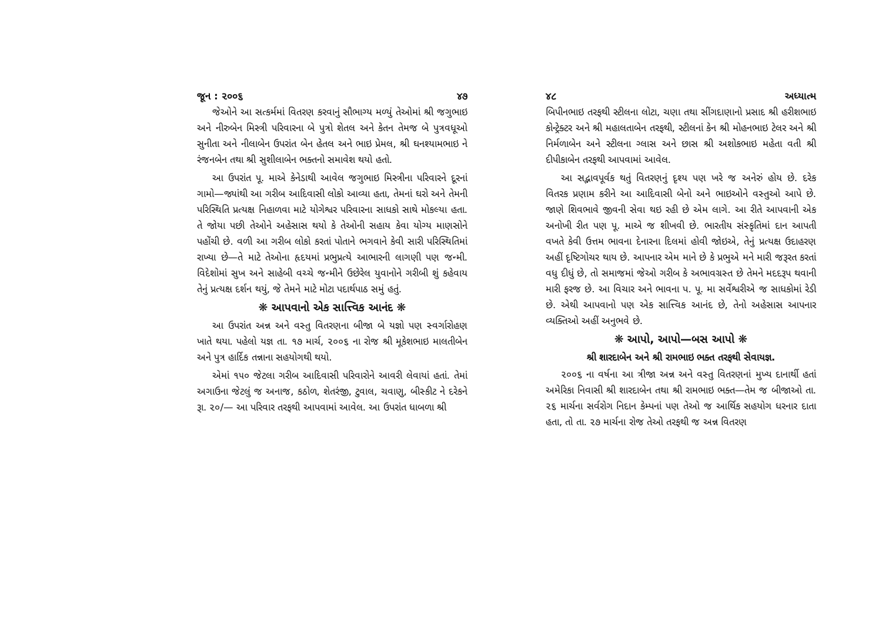જૂન : ૨૦૦૬ ૪૭
જેઓને આ સત્કર્મમાં વિતરણ કરવાનું સૌભાગ્ય મળ્યું તેઓમાં શ્રી જગુભાઇ અને નીરુબેન મિસ્ત્રી પરિવારના બે પુત્રો શેતલ અને કેતન તેમજ બે પુત્રવધૂઓ સુનીતા અને નીલાબેન ઉપરાંત બેન હેતલ અને ભાઇ પ્રેમલ, શ્રી ઘનશ્યામભાઇ ને રંજનબેન તથા શ્રી સુશીલાબેન ભક્તનો સમાવેશ થયો હતો.
આ ઉપરાંત પૂ. માએ કેનેડાથી આવેલ જગુભાઇ મિસ્ત્રીના પરિવારને દૂરનાં ગામો—જ્યાંથી આ ગરીબ આદિવાસી લોકો આવ્યા હતા, તેમનાં ઘરો અને તેમની પરિસ્થિતિ પ્રત્યક્ષ નિહાળવા માટે યોગેશ્વર પરિવારના સાધકો સાથે મોકલ્યા હતા. તે જોયા પછી તેઓને અહેસાસ થયો કે તેઓની સહાય કેવા યોગ્ય માણસોને પહોંચી છે. વળી આ ગરીબ લોકો કરતાં પોતાને ભગવાને કેવી સારી પરિસ્થિતિમાં રાખ્યા છે—તે માટે તેઓના હૃદયમાં પ્રભુપ્રત્યે આભારની લાગણી પણ જન્મી. વિદેશોમાં સુખ અને સાહેબી વચ્ચે જન્મીને ઉછેરેલ યુવાનોને ગરીબી શું કહેવાય તેનું પ્રત્યક્ષ દર્શન થયું, જે તેમને માટે મોટા પદાર્થપાઠ સમું હતું.
❋ આપવાનો એક સાત્ત્વિક આનંદ ❋
આ ઉપરાંત અન્ન અને વસ્તુ વિતરણના બીજા બે યજ્ઞો પણ સ્વર્ગારોહણ ખાતે થયા. પહેલો યજ્ઞ તા. ૧૭ માર્ચ, ૨૦૦૬ ના રોજ શ્રી મૂકેશભાઇ માલતીબેન અને પુત્ર હાર્દિક તન્નાના સહયોગથી થયો.
એમાં ૧૫૦ જેટલા ગરીબ આદિવાસી પરિવારોને આવરી લેવાયાં હતાં. તેમાં અગાઉના જેટલું જ અનાજ, કઠોળ, શેતરંજી, ટુવાલ, ચવાણુ, બીસ્કીટ ને દરેકને રૂા. ૨૦/— આ પરિવાર તરફથી આપવામાં આવેલ. આ ઉપરાંત ધાબળા શ્રી
૪૮ અધ્યાત્મ
બિપીનભાઇ તરફથી સ્ટીલના લોટા, ચણા તથા સીંગદાણાનો પ્રસાદ શ્રી હરીશભાઇ કોન્ટ્રેક્ટર અને શ્રી મહાલતાબેન તરફથી, સ્ટીલનાં કેન શ્રી મોહનભાઇ ટેલર અને શ્રી નિર્મળાબેન અને સ્ટીલના ગ્લાસ અને છાસ શ્રી અશોકભાઇ મહેતા વતી શ્રી દીપીકાબેન તરફથી આપવામાં આવેલ.
આ સદ્ભાવપૂર્વક થતું વિતરણનું દૃશ્ય પણ ખરે જ અનેરું હોય છે. દરેક વિતરક પ્રણામ કરીને આ આદિવાસી બેનો અને ભાઇઓને વસ્તુઓ આપે છે. જાણે શિવભાવે જીવની સેવા થઇ રહી છે એમ લાગે. આ રીતે આપવાની એક અનોખી રીત પણ પૂ. માએ જ શીખવી છે. ભારતીય સંસ્કૃતિમાં દાન આપતી વખતે કેવી ઉત્તમ ભાવના દેનારના દિલમાં હોવી જોઇએ, તેનું પ્રત્યક્ષ ઉદાહરણ અહીં દૃષ્ટિગોચર થાય છે. આપનાર એમ માને છે કે પ્રભુએ મને મારી જરૂરત કરતાં વધુ દીધું છે, તો સમાજમાં જેઓ ગરીબ કે અભાવગ્રસ્ત છે તેમને મદદરૂપ થવાની મારી ફરજ છે. આ વિચાર અને ભાવના પ. પૂ. મા સર્વેશ્વરીએ જ સાધકોમાં રેડી છે. એથી આપવાનો પણ એક સાત્ત્વિક આનંદ છે, તેનો અહેસાસ આપનાર વ્યક્તિઓ અહીં અનુભવે છે.
❋ આપો, આપો—બસ આપો ❋
શ્રી શારદાબેન અને શ્રી રામભાઇ ભક્ત તરફથી સેવાયજ્ઞ.
૨૦૦૬ ના વર્ષના આ ત્રીજા અન્ન અને વસ્તુ વિતરણનાં મુખ્ય દાનાર્થી હતાં અમેરિકા નિવાસી શ્રી શારદાબેન તથા શ્રી રામભાઇ ભક્ત—તેમ જ બીજાઓ તા. ૨૬ માર્ચના સર્વરોગ નિદાન કેમ્પનાં પણ તેઓ જ આર્થિક સહયોગ ધરનાર દાતા હતા, તો તા. ૨૭ માર્ચના રોજ તેઓ તરફથી જ અન્ન વિતરણ